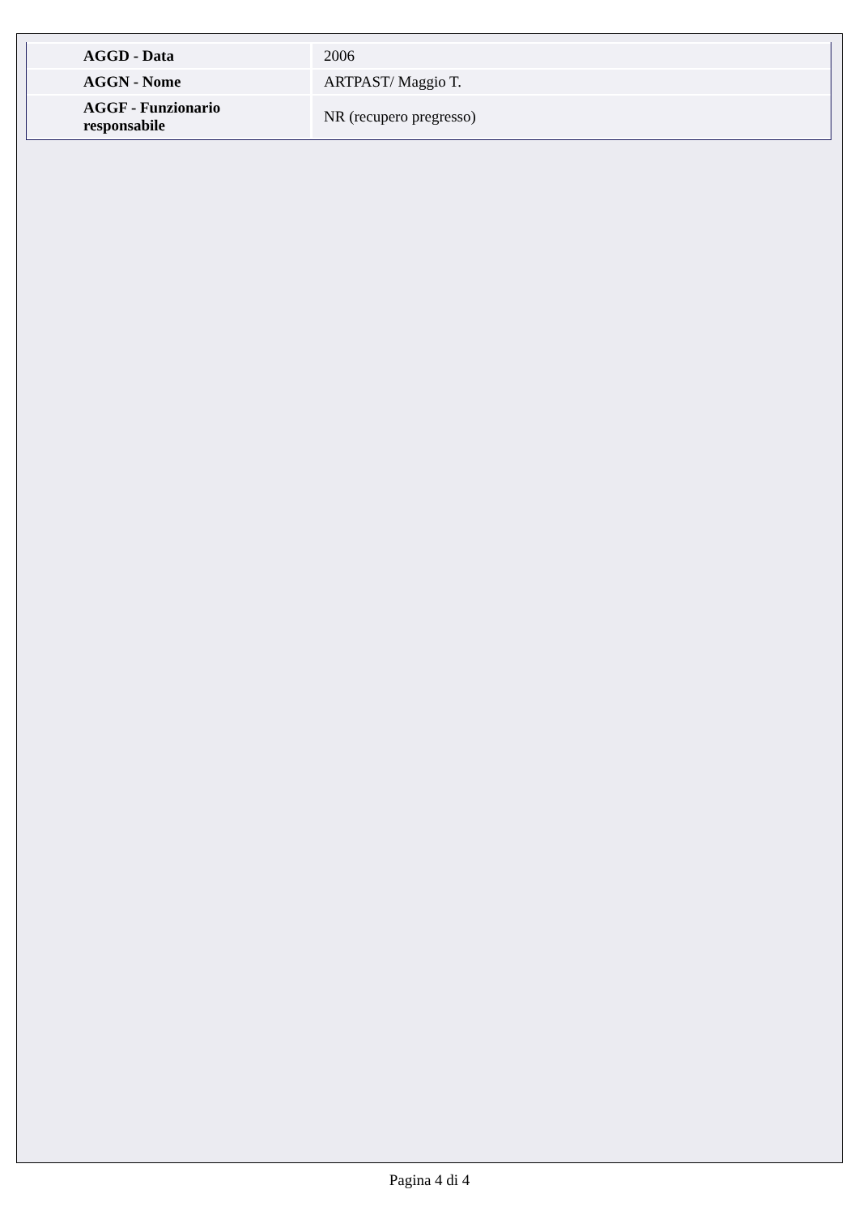| AGGD - Data | 2006 |
| AGGN - Nome | ARTPAST/ Maggio T. |
| AGGF - Funzionario responsabile | NR (recupero pregresso) |
Pagina 4 di 4